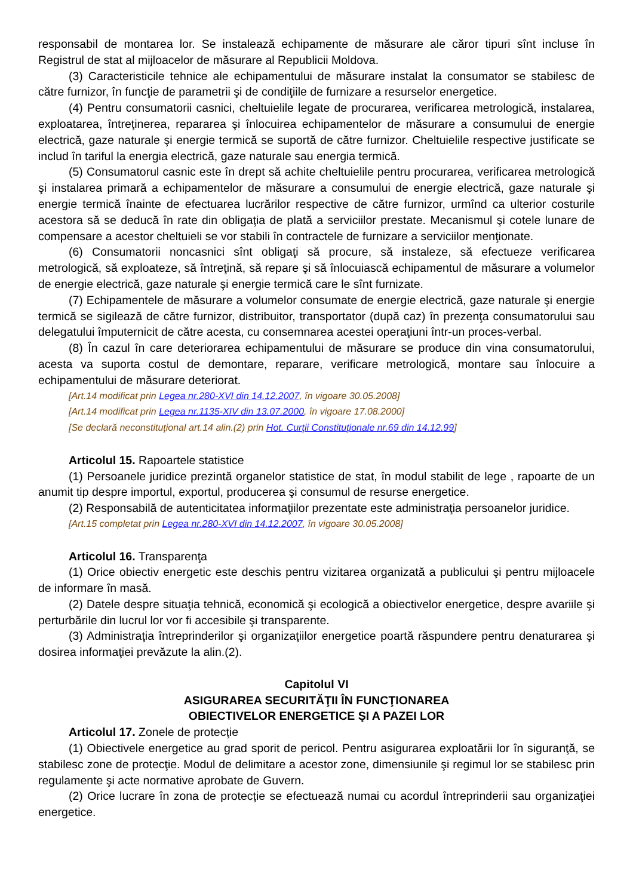responsabil de montarea lor. Se instalează echipamente de măsurare ale căror tipuri sînt incluse în Registrul de stat al mijloacelor de măsurare al Republicii Moldova.
(3) Caracteristicile tehnice ale echipamentului de măsurare instalat la consumator se stabilesc de către furnizor, în funcţie de parametrii şi de condiţiile de furnizare a resurselor energetice.
(4) Pentru consumatorii casnici, cheltuielile legate de procurarea, verificarea metrologică, instalarea, exploatarea, întreţinerea, repararea şi înlocuirea echipamentelor de măsurare a consumului de energie electrică, gaze naturale şi energie termică se suportă de către furnizor. Cheltuielile respective justificate se includ în tariful la energia electrică, gaze naturale sau energia termică.
(5) Consumatorul casnic este în drept să achite cheltuielile pentru procurarea, verificarea metrologică şi instalarea primară a echipamentelor de măsurare a consumului de energie electrică, gaze naturale şi energie termică înainte de efectuarea lucrărilor respective de către furnizor, urmînd ca ulterior costurile acestora să se deducă în rate din obligaţia de plată a serviciilor prestate. Mecanismul şi cotele lunare de compensare a acestor cheltuieli se vor stabili în contractele de furnizare a serviciilor menţionate.
(6) Consumatorii noncasnici sînt obligaţi să procure, să instaleze, să efectueze verificarea metrologică, să exploateze, să întreţină, să repare şi să înlocuiască echipamentul de măsurare a volumelor de energie electrică, gaze naturale şi energie termică care le sînt furnizate.
(7) Echipamentele de măsurare a volumelor consumate de energie electrică, gaze naturale şi energie termică se sigilează de către furnizor, distribuitor, transportator (după caz) în prezenţa consumatorului sau delegatului împuternicit de către acesta, cu consemnarea acestei operaţiuni într-un proces-verbal.
(8) În cazul în care deteriorarea echipamentului de măsurare se produce din vina consumatorului, acesta va suporta costul de demontare, reparare, verificare metrologică, montare sau înlocuire a echipamentului de măsurare deteriorat.
[Art.14 modificat prin Legea nr.280-XVI din 14.12.2007, în vigoare 30.05.2008]
[Art.14 modificat prin Legea nr.1135-XIV din 13.07.2000, în vigoare 17.08.2000]
[Se declară neconstituţional art.14 alin.(2) prin Hot. Curţii Constituţionale nr.69 din 14.12.99]
Articolul 15. Rapoartele statistice
(1) Persoanele juridice prezintă organelor statistice de stat, în modul stabilit de lege , rapoarte de un anumit tip despre importul, exportul, producerea şi consumul de resurse energetice.
(2) Responsabilă de autenticitatea informaţiilor prezentate este administraţia persoanelor juridice.
[Art.15 completat prin Legea nr.280-XVI din 14.12.2007, în vigoare 30.05.2008]
Articolul 16. Transparenţa
(1) Orice obiectiv energetic este deschis pentru vizitarea organizată a publicului şi pentru mijloacele de informare în masă.
(2) Datele despre situaţia tehnică, economică şi ecologică a obiectivelor energetice, despre avariile şi perturbările din lucrul lor vor fi accesibile şi transparente.
(3) Administraţia întreprinderilor şi organizaţiilor energetice poartă răspundere pentru denaturarea şi dosirea informaţiei prevăzute la alin.(2).
Capitolul VI
ASIGURAREA SECURITĂŢII ÎN FUNCŢIONAREA
OBIECTIVELOR ENERGETICE ŞI A PAZEI LOR
Articolul 17. Zonele de protecţie
(1) Obiectivele energetice au grad sporit de pericol. Pentru asigurarea exploatării lor în siguranţă, se stabilesc zone de protecţie. Modul de delimitare a acestor zone, dimensiunile şi regimul lor se stabilesc prin regulamente şi acte normative aprobate de Guvern.
(2) Orice lucrare în zona de protecţie se efectuează numai cu acordul întreprinderii sau organizaţiei energetice.